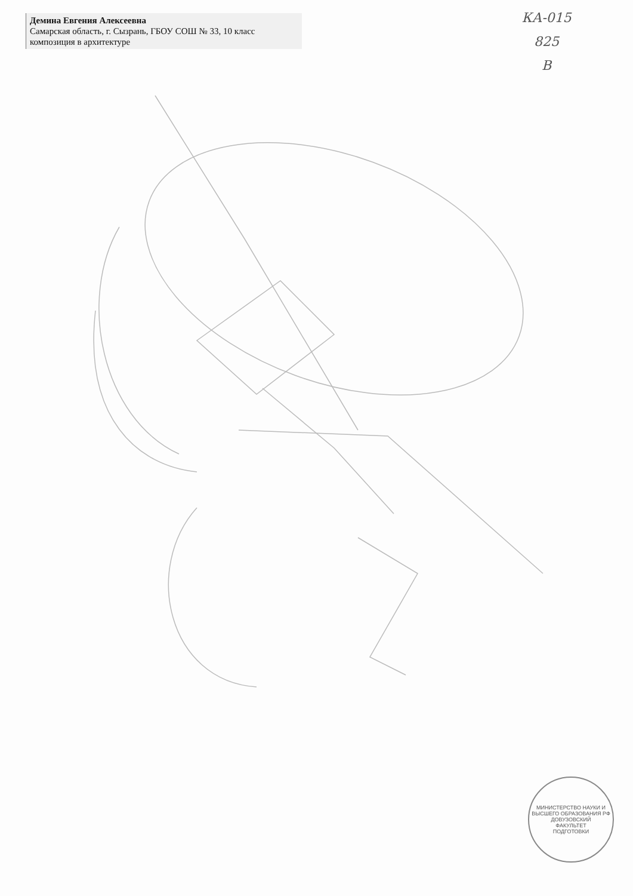Демина Евгения Алексеевна
Самарская область, г. Сызрань, ГБОУ СОШ № 33, 10 класс
композиция в архитектуре
КА-015
825
В
МИНИСТЕРСТВО НАУКИ И ВЫСШЕГО ОБРАЗОВАНИЯ РФ
ДОВУЗОВСКИЙ
ФАКУЛЬТЕТ
ПОДГОТОВКИ